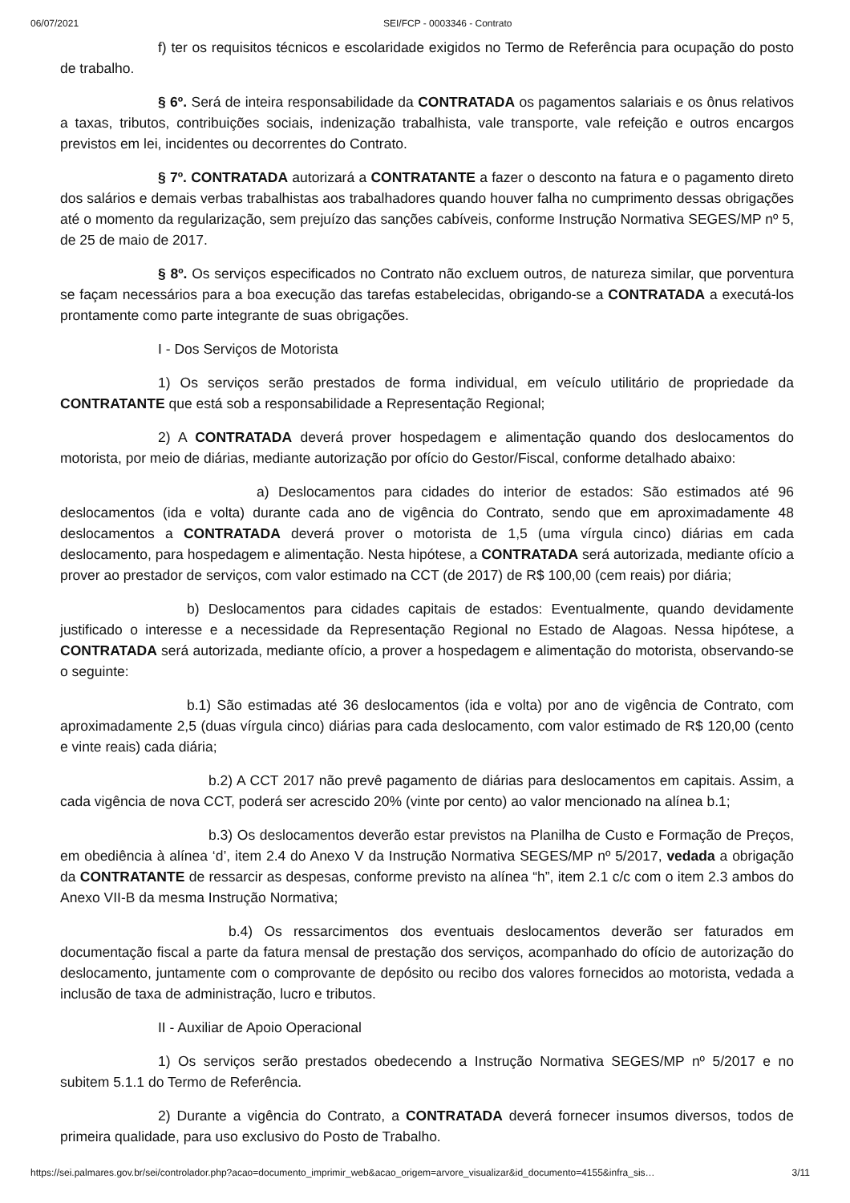06/07/2021 SEI/FCP - 0003346 - Contrato
f) ter os requisitos técnicos e escolaridade exigidos no Termo de Referência para ocupação do posto de trabalho.
§ 6º. Será de inteira responsabilidade da CONTRATADA os pagamentos salariais e os ônus relativos a taxas, tributos, contribuições sociais, indenização trabalhista, vale transporte, vale refeição e outros encargos previstos em lei, incidentes ou decorrentes do Contrato.
§ 7º. CONTRATADA autorizará a CONTRATANTE a fazer o desconto na fatura e o pagamento direto dos salários e demais verbas trabalhistas aos trabalhadores quando houver falha no cumprimento dessas obrigações até o momento da regularização, sem prejuízo das sanções cabíveis, conforme Instrução Normativa SEGES/MP nº 5, de 25 de maio de 2017.
§ 8º. Os serviços especificados no Contrato não excluem outros, de natureza similar, que porventura se façam necessários para a boa execução das tarefas estabelecidas, obrigando-se a CONTRATADA a executá-los prontamente como parte integrante de suas obrigações.
I - Dos Serviços de Motorista
1) Os serviços serão prestados de forma individual, em veículo utilitário de propriedade da CONTRATANTE que está sob a responsabilidade a Representação Regional;
2) A CONTRATADA deverá prover hospedagem e alimentação quando dos deslocamentos do motorista, por meio de diárias, mediante autorização por ofício do Gestor/Fiscal, conforme detalhado abaixo:
a) Deslocamentos para cidades do interior de estados: São estimados até 96 deslocamentos (ida e volta) durante cada ano de vigência do Contrato, sendo que em aproximadamente 48 deslocamentos a CONTRATADA deverá prover o motorista de 1,5 (uma vírgula cinco) diárias em cada deslocamento, para hospedagem e alimentação. Nesta hipótese, a CONTRATADA será autorizada, mediante ofício a prover ao prestador de serviços, com valor estimado na CCT (de 2017) de R$ 100,00 (cem reais) por diária;
b) Deslocamentos para cidades capitais de estados: Eventualmente, quando devidamente justificado o interesse e a necessidade da Representação Regional no Estado de Alagoas. Nessa hipótese, a CONTRATADA será autorizada, mediante ofício, a prover a hospedagem e alimentação do motorista, observando-se o seguinte:
b.1) São estimadas até 36 deslocamentos (ida e volta) por ano de vigência de Contrato, com aproximadamente 2,5 (duas vírgula cinco) diárias para cada deslocamento, com valor estimado de R$ 120,00 (cento e vinte reais) cada diária;
b.2) A CCT 2017 não prevê pagamento de diárias para deslocamentos em capitais. Assim, a cada vigência de nova CCT, poderá ser acrescido 20% (vinte por cento) ao valor mencionado na alínea b.1;
b.3) Os deslocamentos deverão estar previstos na Planilha de Custo e Formação de Preços, em obediência à alínea ‘d’, item 2.4 do Anexo V da Instrução Normativa SEGES/MP nº 5/2017, vedada a obrigação da CONTRATANTE de ressarcir as despesas, conforme previsto na alínea “h”, item 2.1 c/c com o item 2.3 ambos do Anexo VII-B da mesma Instrução Normativa;
b.4) Os ressarcimentos dos eventuais deslocamentos deverão ser faturados em documentação fiscal a parte da fatura mensal de prestação dos serviços, acompanhado do ofício de autorização do deslocamento, juntamente com o comprovante de depósito ou recibo dos valores fornecidos ao motorista, vedada a inclusão de taxa de administração, lucro e tributos.
II - Auxiliar de Apoio Operacional
1) Os serviços serão prestados obedecendo a Instrução Normativa SEGES/MP nº 5/2017 e no subitem 5.1.1 do Termo de Referência.
2) Durante a vigência do Contrato, a CONTRATADA deverá fornecer insumos diversos, todos de primeira qualidade, para uso exclusivo do Posto de Trabalho.
https://sei.palmares.gov.br/sei/controlador.php?acao=documento_imprimir_web&acao_origem=arvore_visualizar&id_documento=4155&infra_sis… 3/11